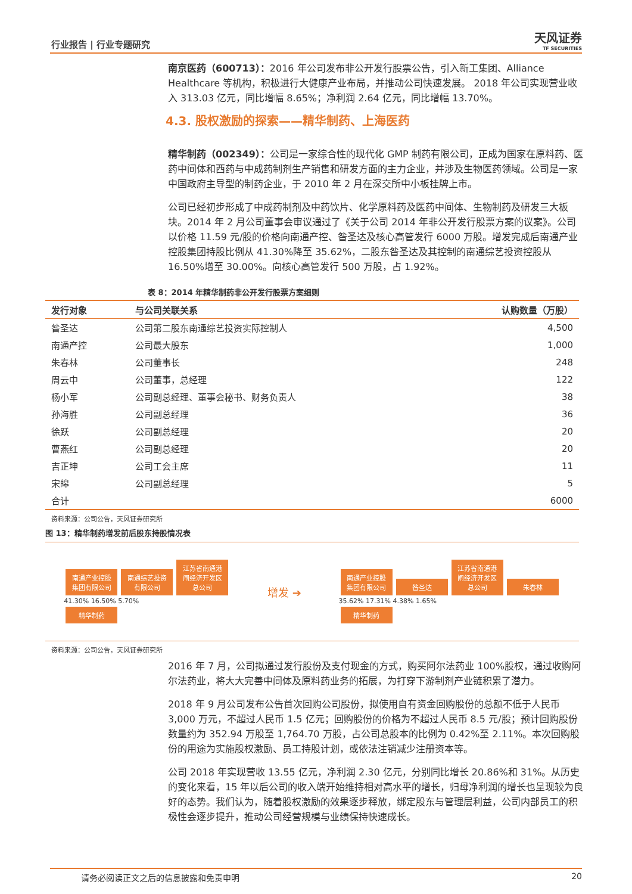行业报告 | 行业专题研究 天风证券
TF SECURITIES
南京医药（600713）：2016 年公司发布非公开发行股票公告，引入新工集团、Alliance Healthcare 等机构，积极进行大健康产业布局，并推动公司快速发展。 2018 年公司实现营业收入 313.03 亿元，同比增幅 8.65%；净利润 2.64 亿元，同比增幅 13.70%。
4.3. 股权激励的探索——精华制药、上海医药
精华制药（002349）：公司是一家综合性的现代化 GMP 制药有限公司，正成为国家在原料药、医药中间体和西药与中成药制剂生产销售和研发方面的主力企业，并涉及生物医药领域。公司是一家中国政府主导型的制药企业，于 2010 年 2 月在深交所中小板挂牌上市。
公司已经初步形成了中成药制剂及中药饮片、化学原料药及医药中间体、生物制药及研发三大板块。2014 年 2 月公司董事会审议通过了《关于公司 2014 年非公开发行股票方案的议案》。公司以价格 11.59 元/股的价格向南通产控、昝圣达及核心高管发行 6000 万股。增发完成后南通产业控股集团持股比例从 41.30%降至 35.62%，二股东昝圣达及其控制的南通综艺投资控股从 16.50%增至 30.00%。向核心高管发行 500 万股，占 1.92%。
表 8：2014 年精华制药非公开发行股票方案细则
| 发行对象 | 与公司关联关系 | 认购数量（万股） |
| --- | --- | --- |
| 昝圣达 | 公司第二股东南通综艺投资实际控制人 | 4,500 |
| 南通产控 | 公司最大股东 | 1,000 |
| 朱春林 | 公司董事长 | 248 |
| 周云中 | 公司董事，总经理 | 122 |
| 杨小军 | 公司副总经理、董事会秘书、财务负责人 | 38 |
| 孙海胜 | 公司副总经理 | 36 |
| 徐跃 | 公司副总经理 | 20 |
| 曹燕红 | 公司副总经理 | 20 |
| 吉正坤 | 公司工会主席 | 11 |
| 宋皞 | 公司副总经理 | 5 |
| 合计 | | 6000 |
资料来源：公司公告，天风证券研究所
图 13：精华制药增发前后股东持股情况表
南通产业控股集团有限公司
南通综艺投资有限公司
江苏省南通港闸经济开发区总公司
41.30% 16.50% 5.70%
精华制药
增发 ➔
南通产业控股集团有限公司
昝圣达
江苏省南通港闸经济开发区总公司
朱春林
35.62% 17.31% 4.38% 1.65%
精华制药
资料来源：公司公告，天风证券研究所
2016 年 7 月，公司拟通过发行股份及支付现金的方式，购买阿尔法药业 100%股权，通过收购阿尔法药业，将大大完善中间体及原料药业务的拓展，为打穿下游制剂产业链积累了潜力。
2018 年 9 月公司发布公告首次回购公司股份，拟使用自有资金回购股份的总额不低于人民币 3,000 万元，不超过人民币 1.5 亿元；回购股份的价格为不超过人民币 8.5 元/股；预计回购股份数量约为 352.94 万股至 1,764.70 万股，占公司总股本的比例为 0.42%至 2.11%。本次回购股份的用途为实施股权激励、员工持股计划，或依法注销减少注册资本等。
公司 2018 年实现营收 13.55 亿元，净利润 2.30 亿元，分别同比增长 20.86%和 31%。从历史的变化来看，15 年以后公司的收入端开始维持相对高水平的增长，归母净利润的增长也呈现较为良好的态势。我们认为，随着股权激励的效果逐步释放，绑定股东与管理层利益，公司内部员工的积极性会逐步提升，推动公司经营规模与业绩保持快速成长。
请务必阅读正文之后的信息披露和免责申明 20